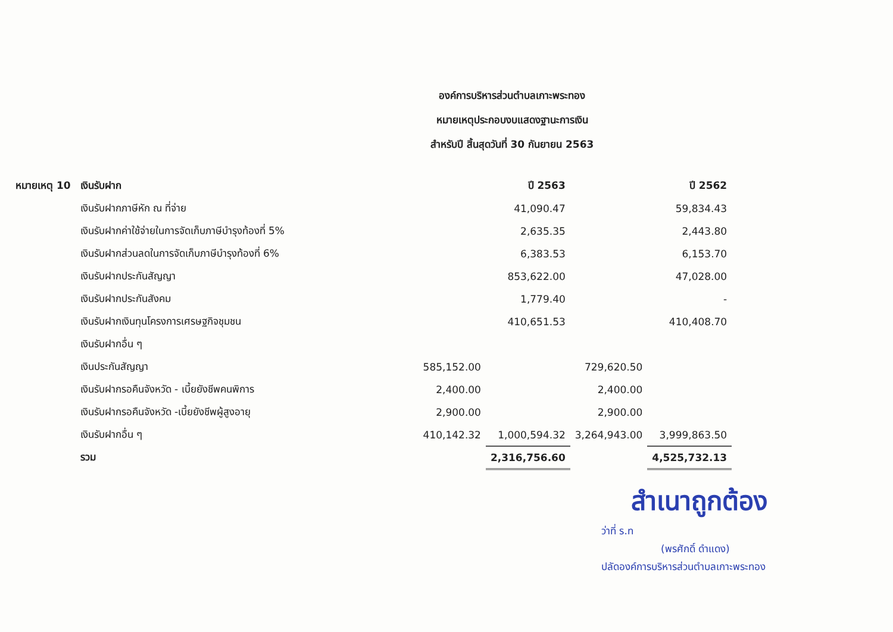องค์การบริหารส่วนตำบลเกาะพระทอง
หมายเหตุประกอบงบแสดงฐานะการเงิน
สำหรับปี สิ้นสุดวันที่ 30 กันยายน 2563
| หมายเหตุ 10 | เงินรับฝาก | | ปี 2563 | | ปี 2562 |
| --- | --- | --- | --- | --- | --- |
| | เงินรับฝากภาษีหัก ณ ที่จ่าย | | 41,090.47 | | 59,834.43 |
| | เงินรับฝากค่าใช้จ่ายในการจัดเก็บภาษีบำรุงท้องที่ 5% | | 2,635.35 | | 2,443.80 |
| | เงินรับฝากส่วนลดในการจัดเก็บภาษีบำรุงท้องที่ 6% | | 6,383.53 | | 6,153.70 |
| | เงินรับฝากประกันสัญญา | | 853,622.00 | | 47,028.00 |
| | เงินรับฝากประกันสังคม | | 1,779.40 | | - |
| | เงินรับฝากเงินทุนโครงการเศรษฐกิจชุมชน | | 410,651.53 | | 410,408.70 |
| | เงินรับฝากอื่น ๆ | | | | |
| | เงินประกันสัญญา | 585,152.00 | | 729,620.50 | |
| | เงินรับฝากรอคืนจังหวัด - เบี้ยยังชีพคนพิการ | 2,400.00 | | 2,400.00 | |
| | เงินรับฝากรอคืนจังหวัด -เบี้ยยังชีพผู้สูงอายุ | 2,900.00 | | 2,900.00 | |
| | เงินรับฝากอื่น ๆ | 410,142.32 | 1,000,594.32 | 3,264,943.00 | 3,999,863.50 |
| | รวม | | 2,316,756.60 | | 4,525,732.13 |
สำเนาถูกต้อง
ว่าที่ ร.ท
(พรศักดิ์ ดำแดง)
ปลัดองค์การบริหารส่วนตำบลเกาะพระทอง